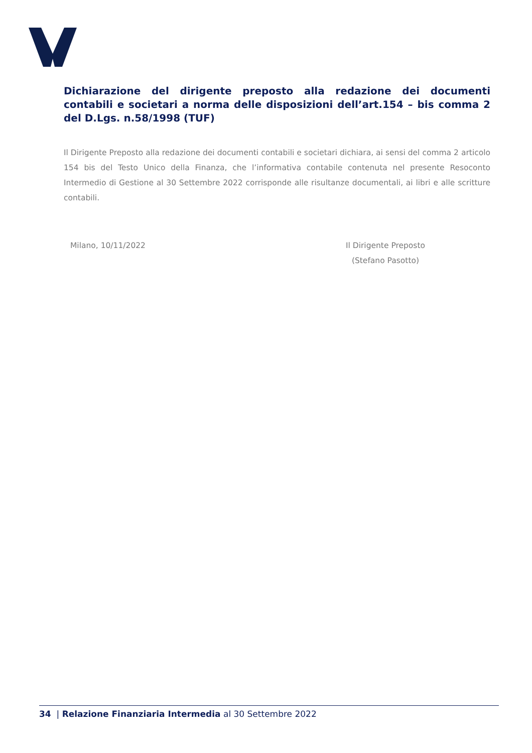Dichiarazione del dirigente preposto alla redazione dei documenti contabili e societari a norma delle disposizioni dell’art.154 – bis comma 2 del D.Lgs. n.58/1998 (TUF)
Il Dirigente Preposto alla redazione dei documenti contabili e societari dichiara, ai sensi del comma 2 articolo 154 bis del Testo Unico della Finanza, che l’informativa contabile contenuta nel presente Resoconto Intermedio di Gestione al 30 Settembre 2022 corrisponde alle risultanze documentali, ai libri e alle scritture contabili.
Milano, 10/11/2022 Il Dirigente Preposto
(Stefano Pasotto)
34 | Relazione Finanziaria Intermedia al 30 Settembre 2022